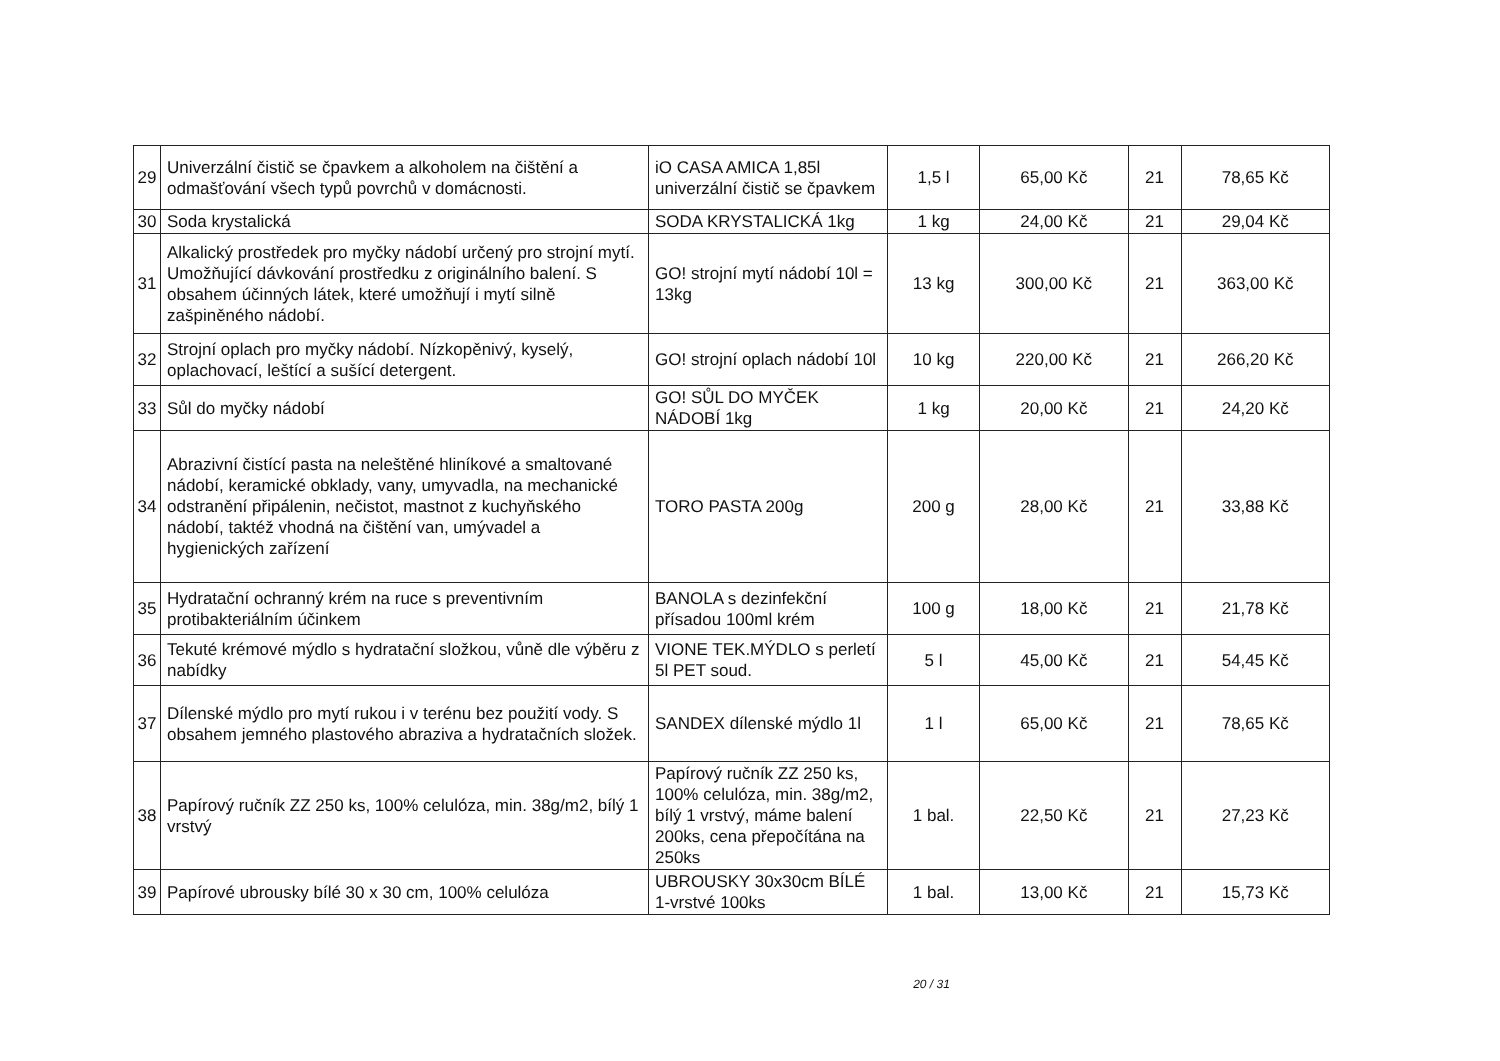| 29 | Univerzální čistič se čpavkem a alkoholem na čištění a odmašťování všech typů povrchů v domácnosti. | iO CASA AMICA 1,85l univerzální čistič se čpavkem | 1,5 l | 65,00 Kč | 21 | 78,65 Kč |
| 30 | Soda krystalická | SODA KRYSTALICKÁ 1kg | 1 kg | 24,00 Kč | 21 | 29,04 Kč |
| 31 | Alkalický prostředek pro myčky nádobí určený pro strojní mytí. Umožňující dávkování prostředku z originálního balení. S obsahem účinných látek, které umožňují i mytí silně zašpiněného nádobí. | GO! strojní mytí nádobí 10l = 13kg | 13 kg | 300,00 Kč | 21 | 363,00 Kč |
| 32 | Strojní oplach pro myčky nádobí. Nízkopěnivý, kyselý, oplachovací, leštící a sušící detergent. | GO! strojní oplach nádobí 10l | 10 kg | 220,00 Kč | 21 | 266,20 Kč |
| 33 | Sůl do myčky nádobí | GO! SŮL DO MYČEK NÁDOBÍ 1kg | 1 kg | 20,00 Kč | 21 | 24,20 Kč |
| 34 | Abrazivní čistící pasta na neleštěné hliníkové a smaltované nádobí, keramické obklady, vany, umyvadla, na mechanické odstranění připálenin, nečistot, mastnot z kuchyňského nádobí, taktéž vhodná na čištění van, umývadel a hygienických zařízení | TORO PASTA 200g | 200 g | 28,00 Kč | 21 | 33,88 Kč |
| 35 | Hydratační ochranný krém na ruce s preventivním protibakteriálním účinkem | BANOLA s dezinfekční přísadou 100ml krém | 100 g | 18,00 Kč | 21 | 21,78 Kč |
| 36 | Tekuté krémové mýdlo s hydratační složkou, vůně dle výběru z nabídky | VIONE TEK.MÝDLO s perletí 5l PET soud. | 5 l | 45,00 Kč | 21 | 54,45 Kč |
| 37 | Dílenské mýdlo pro mytí rukou i v terénu bez použití vody. S obsahem jemného plastového abraziva a hydratačních složek. | SANDEX dílenské mýdlo 1l | 1 l | 65,00 Kč | 21 | 78,65 Kč |
| 38 | Papírový ručník ZZ 250 ks, 100% celulóza, min. 38g/m2, bílý 1 vrstvý | Papírový ručník ZZ 250 ks, 100% celulóza, min. 38g/m2, bílý 1 vrstvý, máme balení 200ks, cena přepočítána na 250ks | 1 bal. | 22,50 Kč | 21 | 27,23 Kč |
| 39 | Papírové ubrousky bílé 30 x 30 cm, 100% celulóza | UBROUSKY 30x30cm BÍLÉ 1-vrstvé 100ks | 1 bal. | 13,00 Kč | 21 | 15,73 Kč |
20 / 31